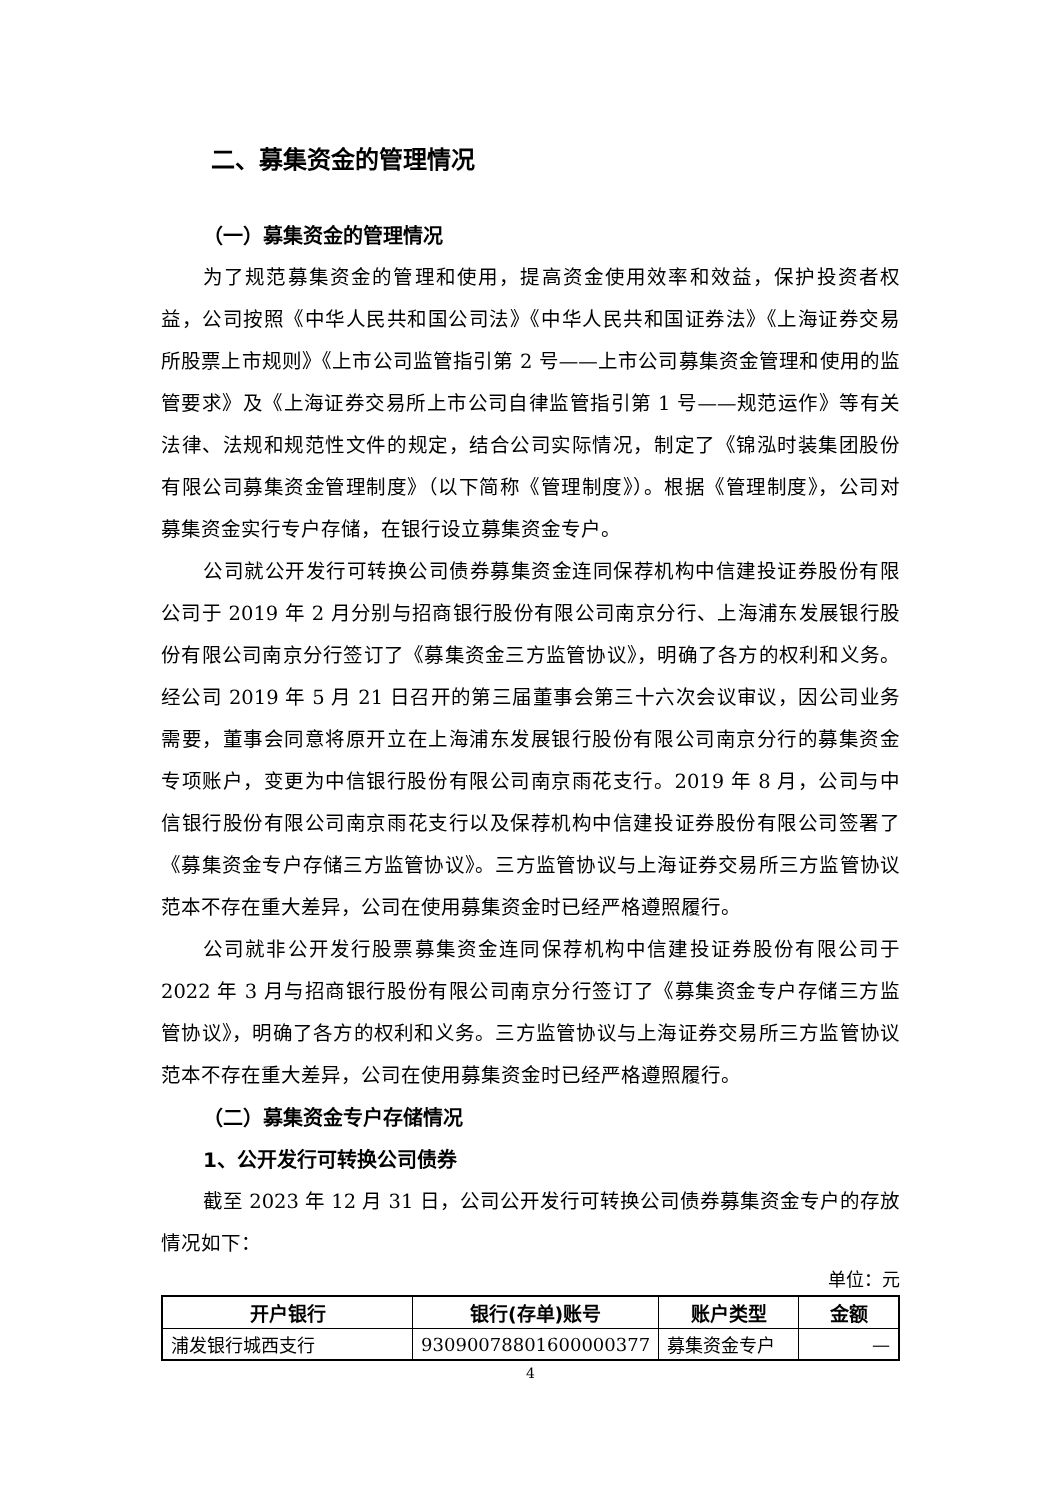二、募集资金的管理情况
（一）募集资金的管理情况
为了规范募集资金的管理和使用，提高资金使用效率和效益，保护投资者权益，公司按照《中华人民共和国公司法》《中华人民共和国证券法》《上海证券交易所股票上市规则》《上市公司监管指引第 2 号——上市公司募集资金管理和使用的监管要求》及《上海证券交易所上市公司自律监管指引第 1 号——规范运作》等有关法律、法规和规范性文件的规定，结合公司实际情况，制定了《锦泓时装集团股份有限公司募集资金管理制度》（以下简称《管理制度》）。根据《管理制度》，公司对募集资金实行专户存储，在银行设立募集资金专户。
公司就公开发行可转换公司债券募集资金连同保荐机构中信建投证券股份有限公司于 2019 年 2 月分别与招商银行股份有限公司南京分行、上海浦东发展银行股份有限公司南京分行签订了《募集资金三方监管协议》，明确了各方的权利和义务。经公司 2019 年 5 月 21 日召开的第三届董事会第三十六次会议审议，因公司业务需要，董事会同意将原开立在上海浦东发展银行股份有限公司南京分行的募集资金专项账户，变更为中信银行股份有限公司南京雨花支行。2019 年 8 月，公司与中信银行股份有限公司南京雨花支行以及保荐机构中信建投证券股份有限公司签署了《募集资金专户存储三方监管协议》。三方监管协议与上海证券交易所三方监管协议范本不存在重大差异，公司在使用募集资金时已经严格遵照履行。
公司就非公开发行股票募集资金连同保荐机构中信建投证券股份有限公司于 2022 年 3 月与招商银行股份有限公司南京分行签订了《募集资金专户存储三方监管协议》，明确了各方的权利和义务。三方监管协议与上海证券交易所三方监管协议范本不存在重大差异，公司在使用募集资金时已经严格遵照履行。
（二）募集资金专户存储情况
1、公开发行可转换公司债券
截至 2023 年 12 月 31 日，公司公开发行可转换公司债券募集资金专户的存放情况如下：
单位：元
| 开户银行 | 银行(存单)账号 | 账户类型 | 金额 |
| --- | --- | --- | --- |
| 浦发银行城西支行 | 93090078801600000377 | 募集资金专户 | — |
4